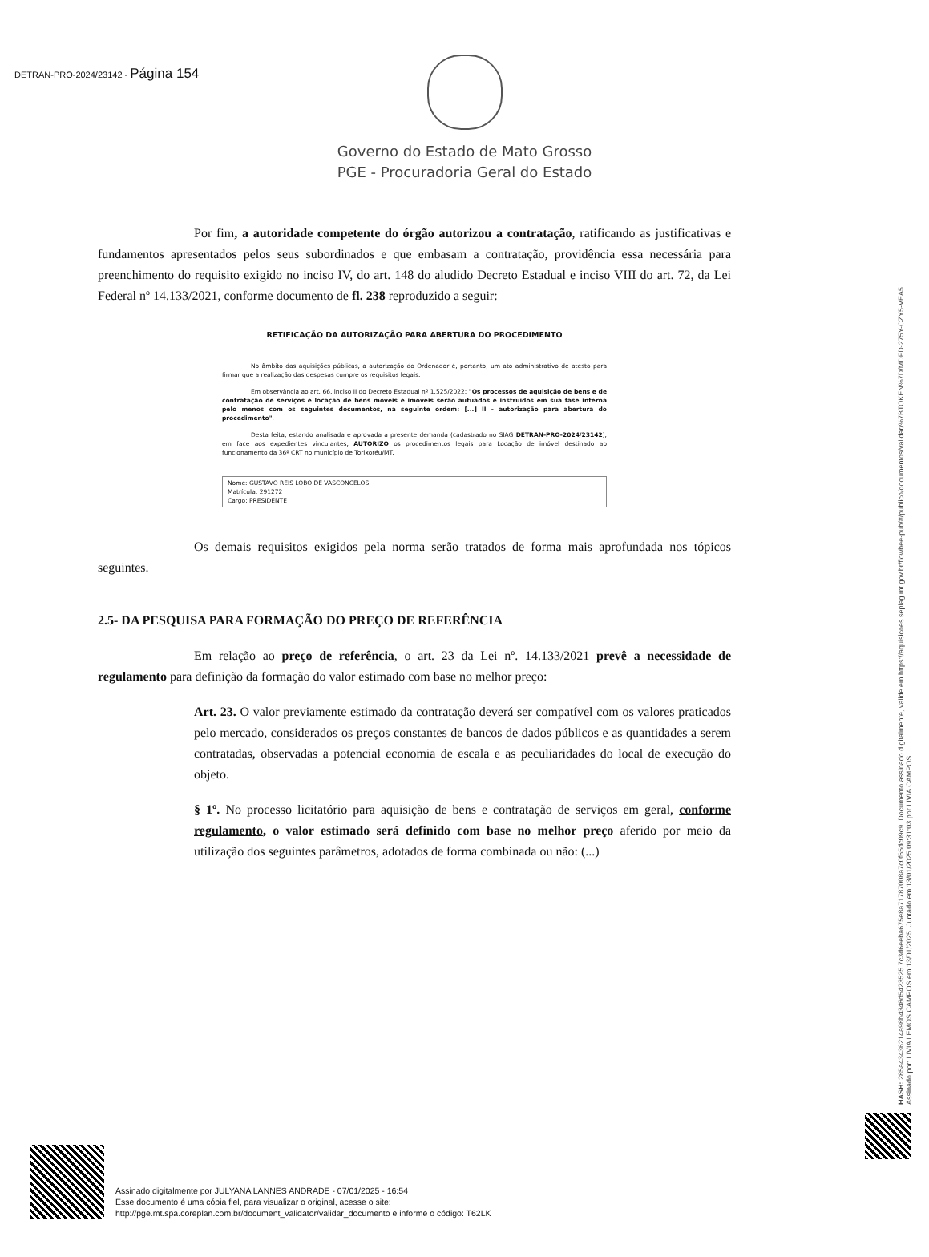DETRAN-PRO-2024/23142 - Página 154
Governo do Estado de Mato Grosso
PGE - Procuradoria Geral do Estado
Por fim, a autoridade competente do órgão autorizou a contratação, ratificando as justificativas e fundamentos apresentados pelos seus subordinados e que embasam a contratação, providência essa necessária para preenchimento do requisito exigido no inciso IV, do art. 148 do aludido Decreto Estadual e inciso VIII do art. 72, da Lei Federal nº 14.133/2021, conforme documento de fl. 238 reproduzido a seguir:
RETIFICAÇÃO DA AUTORIZAÇÃO PARA ABERTURA DO PROCEDIMENTO
No âmbito das aquisições públicas, a autorização do Ordenador é, portanto, um ato administrativo de atesto para firmar que a realização das despesas cumpre os requisitos legais.
Em observância ao art. 66, inciso II do Decreto Estadual nº 1.525/2022: "Os processos de aquisição de bens e de contratação de serviços e locação de bens móveis e imóveis serão autuados e instruídos em sua fase interna pelo menos com os seguintes documentos, na seguinte ordem: [...] II - autorização para abertura do procedimento".
Desta feita, estando analisada e aprovada a presente demanda (cadastrado no SIAG DETRAN-PRO-2024/23142), em face aos expedientes vinculantes, AUTORIZO os procedimentos legais para Locação de imóvel destinado ao funcionamento da 36ª CRT no município de Torixoréu/MT.
Nome: GUSTAVO REIS LOBO DE VASCONCELOS
Matrícula: 291272
Cargo: PRESIDENTE
Os demais requisitos exigidos pela norma serão tratados de forma mais aprofundada nos tópicos seguintes.
2.5- DA PESQUISA PARA FORMAÇÃO DO PREÇO DE REFERÊNCIA
Em relação ao preço de referência, o art. 23 da Lei nº. 14.133/2021 prevê a necessidade de regulamento para definição da formação do valor estimado com base no melhor preço:
Art. 23. O valor previamente estimado da contratação deverá ser compatível com os valores praticados pelo mercado, considerados os preços constantes de bancos de dados públicos e as quantidades a serem contratadas, observadas a potencial economia de escala e as peculiaridades do local de execução do objeto.
§ 1º. No processo licitatório para aquisição de bens e contratação de serviços em geral, conforme regulamento, o valor estimado será definido com base no melhor preço aferido por meio da utilização dos seguintes parâmetros, adotados de forma combinada ou não: (...)
HASH: 285a43436214a98b4348d5423525 7c3d6eeba675e8a71787008a7c0f65dc09c9. Documento assinado digitalmente, valide em https://aquisicoes.seplag.mt.gov.br/flowbee-pub/#/publico/documentos/validar/%7BTOKEN%7D/MDFD-275Y-CZY5-VEA5.
Assinado por: LIVIA LEMOS CAMPOS em 13/01/2025. Juntado em 13/01/2025 09:31:03 por LIVIA CAMPOS.
Assinado digitalmente por JULYANA LANNES ANDRADE - 07/01/2025 - 16:54
Esse documento é uma cópia fiel, para visualizar o original, acesse o site:
http://pge.mt.spa.coreplan.com.br/document_validator/validar_documento e informe o código: T62LK